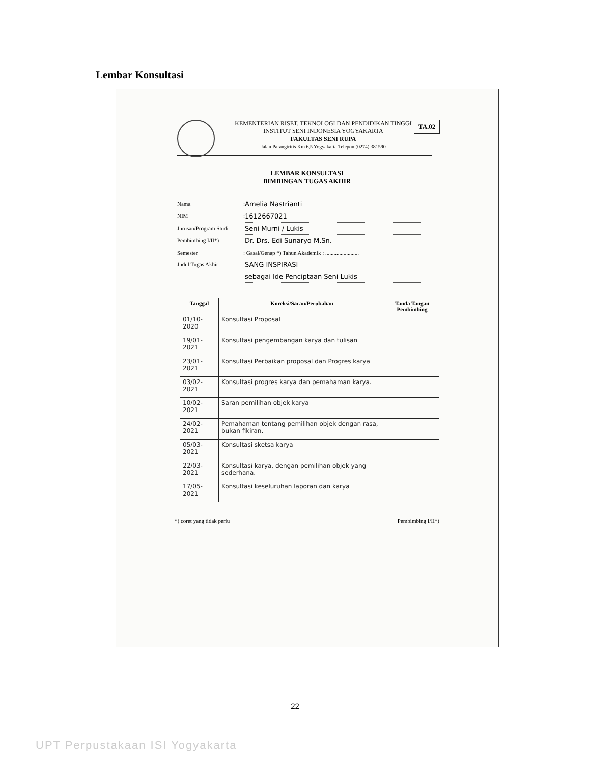Lembar Konsultasi
TA.02
KEMENTERIAN RISET, TEKNOLOGI DAN PENDIDIKAN TINGGI
INSTITUT SENI INDONESIA YOGYAKARTA
FAKULTAS SENI RUPA
Jalan Parangtritis Km 6,5 Yogyakarta Telepon (0274) 381590
LEMBAR KONSULTASI
BIMBINGAN TUGAS AKHIR
Nama: Amelia Nastrianti
NIM: 1612667021
Jurusan/Program Studi: Seni Murni / Lukis
Pembimbing I/II*): Dr. Drs. Edi Sunaryo M.Sn.
Semester: Gasal/Genap *) Tahun Akademik : ........................
Judul Tugas Akhir: SANG INSPIRASI
sebagai Ide Penciptaan Seni Lukis
| Tanggal | Koreksi/Saran/Perubahan | Tanda Tangan Pembimbing |
| --- | --- | --- |
| 01/10-2020 | Konsultasi Proposal | |
| 19/01-2021 | Konsultasi pengembangan karya dan tulisan | |
| 23/01-2021 | Konsultasi Perbaikan proposal dan Progres karya | |
| 03/02-2021 | Konsultasi progres karya dan pemahaman karya. | |
| 10/02-2021 | Saran pemilihan objek karya | |
| 24/02-2021 | Pemahaman tentang pemilihan objek dengan rasa, bukan fikiran. | |
| 05/03-2021 | Konsultasi sketsa karya | |
| 22/03-2021 | Konsultasi karya, dengan pemilihan objek yang sederhana. | |
| 17/05-2021 | Konsultasi keseluruhan laporan dan karya | |
*) coret yang tidak perlu Pembimbing I/II*)
22
UPT Perpustakaan ISI Yogyakarta